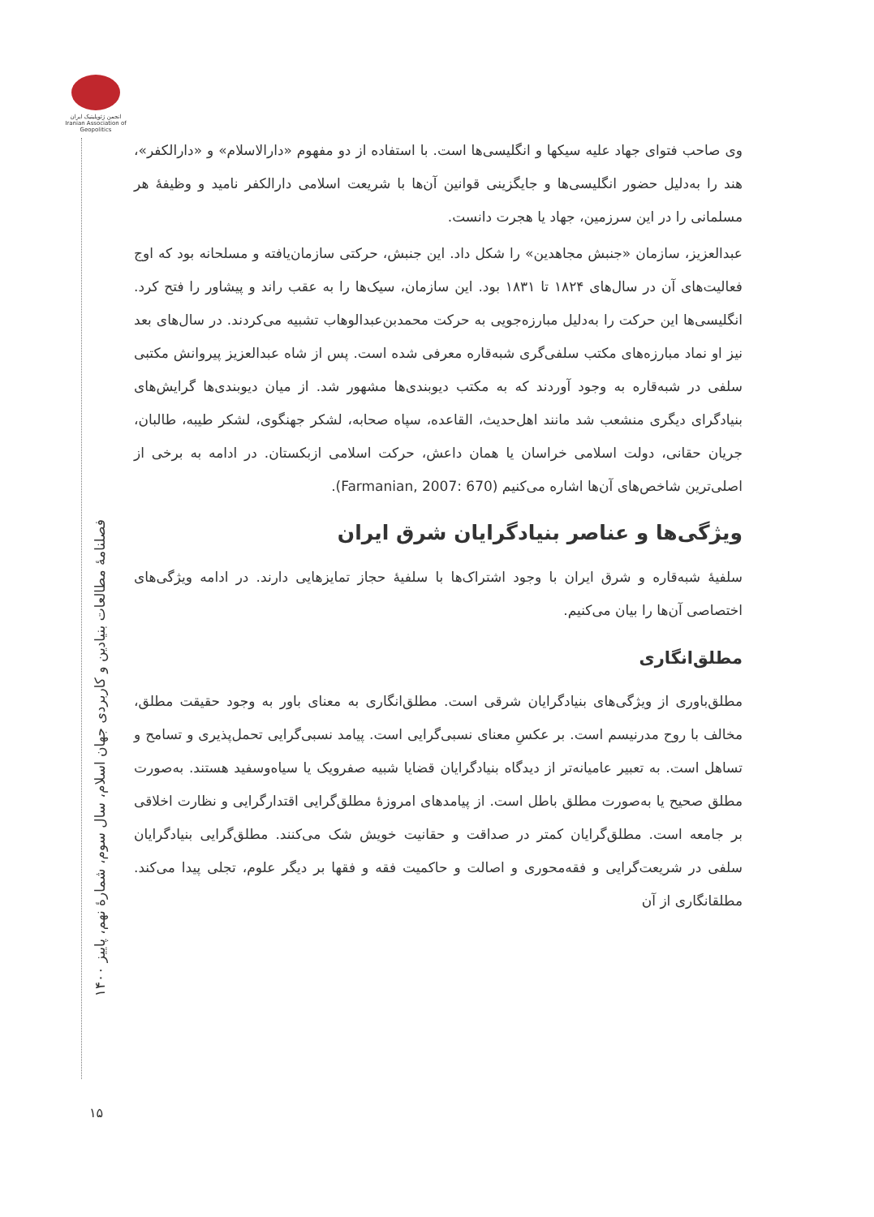انجمن ژئوپلیتیک ایران Iranian Association of Geopolitics
فصلنامهٔ مطالعات بنیادین و کاربردی جهان اسلام، سال سوم، شمارهٔ نهم، پاییز ۱۴۰۰
وی صاحب فتوای جهاد علیه سیکها و انگلیسی‌ها است. با استفاده از دو مفهوم «دارالاسلام» و «دارالکفر»، هند را به‌دلیل حضور انگلیسی‌ها و جایگزینی قوانین آن‌ها با شریعت اسلامی دارالکفر نامید و وظیفهٔ هر مسلمانی را در این سرزمین، جهاد یا هجرت دانست.
عبدالعزیز، سازمان «جنبش مجاهدین» را شکل داد. این جنبش، حرکتی سازمان‌یافته و مسلحانه بود که اوج فعالیت‌های آن در سال‌های ۱۸۲۴ تا ۱۸۳۱ بود. این سازمان، سیک‌ها را به عقب راند و پیشاور را فتح کرد. انگلیسی‌ها این حرکت را به‌دلیل مبارزه‌جویی به حرکت محمدبن‌عبدالوهاب تشبیه می‌کردند. در سال‌های بعد نیز او نماد مبارزه‌های مکتب سلفی‌گری شبه‌قاره معرفی شده است. پس از شاه عبدالعزیز پیروانش مکتبی سلفی در شبه‌قاره به وجود آوردند که به مکتب دیوبندی‌ها مشهور شد. از میان دیوبندی‌ها گرایش‌های بنیادگرای دیگری منشعب شد مانند اهل‌حدیث، القاعده، سپاه صحابه، لشکر جهنگوی، لشکر طیبه، طالبان، جریان حقانی، دولت اسلامی خراسان یا همان داعش، حرکت اسلامی ازبکستان. در ادامه به برخی از اصلی‌ترین شاخص‌های آن‌ها اشاره می‌کنیم (Farmanian, 2007: 670).
ویژگی‌ها و عناصر بنیادگرایان شرق ایران
سلفیهٔ شبه‌قاره و شرق ایران با وجود اشتراک‌ها با سلفیهٔ حجاز تمایزهایی دارند. در ادامه ویژگی‌های اختصاصی آن‌ها را بیان می‌کنیم.
مطلق‌انگاری
مطلق‌باوری از ویژگی‌های بنیادگرایان شرقی است. مطلق‌انگاری به معنای باور به وجود حقیقت مطلق، مخالف با روح مدرنیسم است. بر عکسِ معنای نسبی‌گرایی است. پیامد نسبی‌گرایی تحمل‌پذیری و تسامح و تساهل است. به تعبیر عامیانه‌تر از دیدگاه بنیادگرایان قضایا شبیه صفرویک یا سیاه‌وسفید هستند. به‌صورت مطلق صحیح یا به‌صورت مطلق باطل است. از پیامدهای امروزهٔ مطلق‌گرایی اقتدارگرایی و نظارت اخلاقی بر جامعه است. مطلق‌گرایان کمتر در صداقت و حقانیت خویش شک می‌کنند. مطلق‌گرایی بنیادگرایان سلفی در شریعت‌گرایی و فقه‌محوری و اصالت و حاکمیت فقه و فقها بر دیگر علوم، تجلی پیدا می‌کند. مطلقانگاری از آن
۱۵